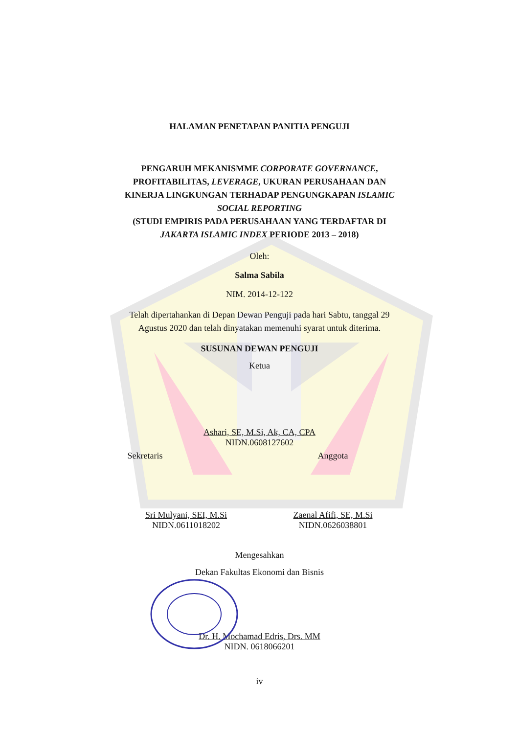HALAMAN PENETAPAN PANITIA PENGUJI
PENGARUH MEKANISMME CORPORATE GOVERNANCE,
PROFITABILITAS, LEVERAGE, UKURAN PERUSAHAAN DAN
KINERJA LINGKUNGAN TERHADAP PENGUNGKAPAN ISLAMIC
SOCIAL REPORTING
(STUDI EMPIRIS PADA PERUSAHAAN YANG TERDAFTAR DI
JAKARTA ISLAMIC INDEX PERIODE 2013 – 2018)
Oleh:
Salma Sabila
NIM. 2014-12-122
Telah dipertahankan di Depan Dewan Penguji pada hari Sabtu, tanggal 29
Agustus 2020 dan telah dinyatakan memenuhi syarat untuk diterima.
SUSUNAN DEWAN PENGUJI
Ketua
Ashari, SE, M.Si, Ak, CA, CPA
NIDN.0608127602
Sekretaris Anggota
Sri Mulyani, SEI, M.Si
NIDN.0611018202
Zaenal Afifi, SE, M.Si
NIDN.0626038801
Mengesahkan
Dekan Fakultas Ekonomi dan Bisnis
Dr. H. Mochamad Edris, Drs. MM
NIDN. 0618066201
iv